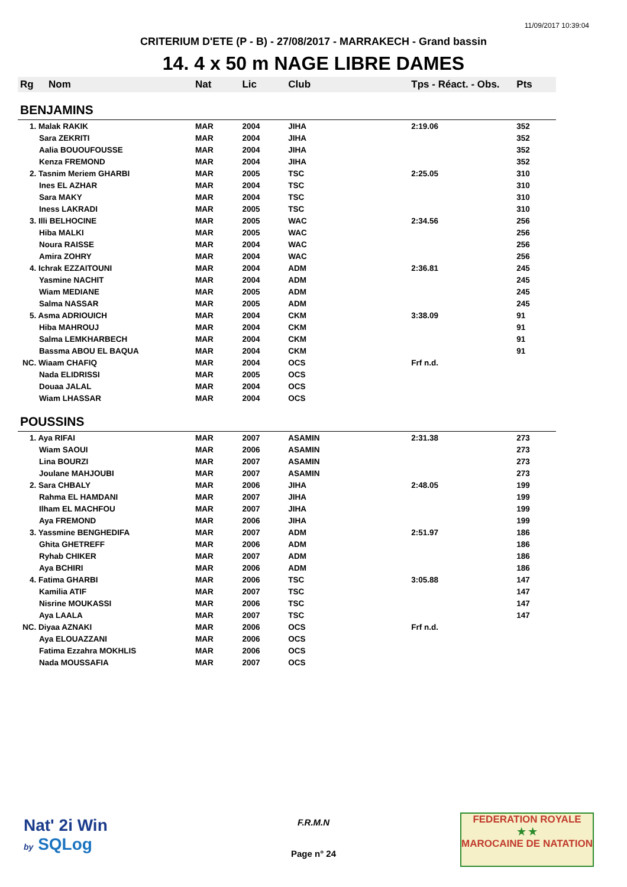11/09/2017 10:39:04
CRITERIUM D'ETE (P - B) - 27/08/2017 - MARRAKECH - Grand bassin
14. 4 x 50 m NAGE LIBRE DAMES
| Rg | Nom | Nat | Lic | Club | Tps - Réact. - Obs. | Pts |
| --- | --- | --- | --- | --- | --- | --- |
| BENJAMINS | | | | | | |
| 1. Malak RAKIK | | MAR | 2004 | JIHA | 2:19.06 | 352 |
| Sara ZEKRITI | | MAR | 2004 | JIHA | | 352 |
| Aalia BOUOUFOUSSE | | MAR | 2004 | JIHA | | 352 |
| Kenza FREMOND | | MAR | 2004 | JIHA | | 352 |
| 2. Tasnim Meriem GHARBI | | MAR | 2005 | TSC | 2:25.05 | 310 |
| Ines EL AZHAR | | MAR | 2004 | TSC | | 310 |
| Sara MAKY | | MAR | 2004 | TSC | | 310 |
| Iness LAKRADI | | MAR | 2005 | TSC | | 310 |
| 3. Illi BELHOCINE | | MAR | 2005 | WAC | 2:34.56 | 256 |
| Hiba MALKI | | MAR | 2005 | WAC | | 256 |
| Noura RAISSE | | MAR | 2004 | WAC | | 256 |
| Amira ZOHRY | | MAR | 2004 | WAC | | 256 |
| 4. Ichrak EZZAITOUNI | | MAR | 2004 | ADM | 2:36.81 | 245 |
| Yasmine NACHIT | | MAR | 2004 | ADM | | 245 |
| Wiam MEDIANE | | MAR | 2005 | ADM | | 245 |
| Salma NASSAR | | MAR | 2005 | ADM | | 245 |
| 5. Asma ADRIOUICH | | MAR | 2004 | CKM | 3:38.09 | 91 |
| Hiba MAHROUJ | | MAR | 2004 | CKM | | 91 |
| Salma LEMKHARBECH | | MAR | 2004 | CKM | | 91 |
| Bassma ABOU EL BAQUA | | MAR | 2004 | CKM | | 91 |
| NC. Wiaam CHAFIQ | | MAR | 2004 | OCS | Frf n.d. | |
| Nada ELIDRISSI | | MAR | 2005 | OCS | | |
| Douaa JALAL | | MAR | 2004 | OCS | | |
| Wiam LHASSAR | | MAR | 2004 | OCS | | |
| POUSSINS | | | | | | |
| 1. Aya RIFAI | | MAR | 2007 | ASAMIN | 2:31.38 | 273 |
| Wiam SAOUI | | MAR | 2006 | ASAMIN | | 273 |
| Lina BOURZI | | MAR | 2007 | ASAMIN | | 273 |
| Joulane MAHJOUBI | | MAR | 2007 | ASAMIN | | 273 |
| 2. Sara CHBALY | | MAR | 2006 | JIHA | 2:48.05 | 199 |
| Rahma EL HAMDANI | | MAR | 2007 | JIHA | | 199 |
| Ilham EL MACHFOU | | MAR | 2007 | JIHA | | 199 |
| Aya FREMOND | | MAR | 2006 | JIHA | | 199 |
| 3. Yassmine BENGHEDIFA | | MAR | 2007 | ADM | 2:51.97 | 186 |
| Ghita GHETREFF | | MAR | 2006 | ADM | | 186 |
| Ryhab CHIKER | | MAR | 2007 | ADM | | 186 |
| Aya BCHIRI | | MAR | 2006 | ADM | | 186 |
| 4. Fatima GHARBI | | MAR | 2006 | TSC | 3:05.88 | 147 |
| Kamilia ATIF | | MAR | 2007 | TSC | | 147 |
| Nisrine MOUKASSI | | MAR | 2006 | TSC | | 147 |
| Aya LAALA | | MAR | 2007 | TSC | | 147 |
| NC. Diyaa AZNAKI | | MAR | 2006 | OCS | Frf n.d. | |
| Aya ELOUAZZANI | | MAR | 2006 | OCS | | |
| Fatima Ezzahra MOKHLIS | | MAR | 2006 | OCS | | |
| Nada MOUSSAFIA | | MAR | 2007 | OCS | | |
Nat' 2i Win
by SQLog
F.R.M.N
Page n° 24
FEDERATION ROYALE
★ ★
MAROCAINE DE NATATION